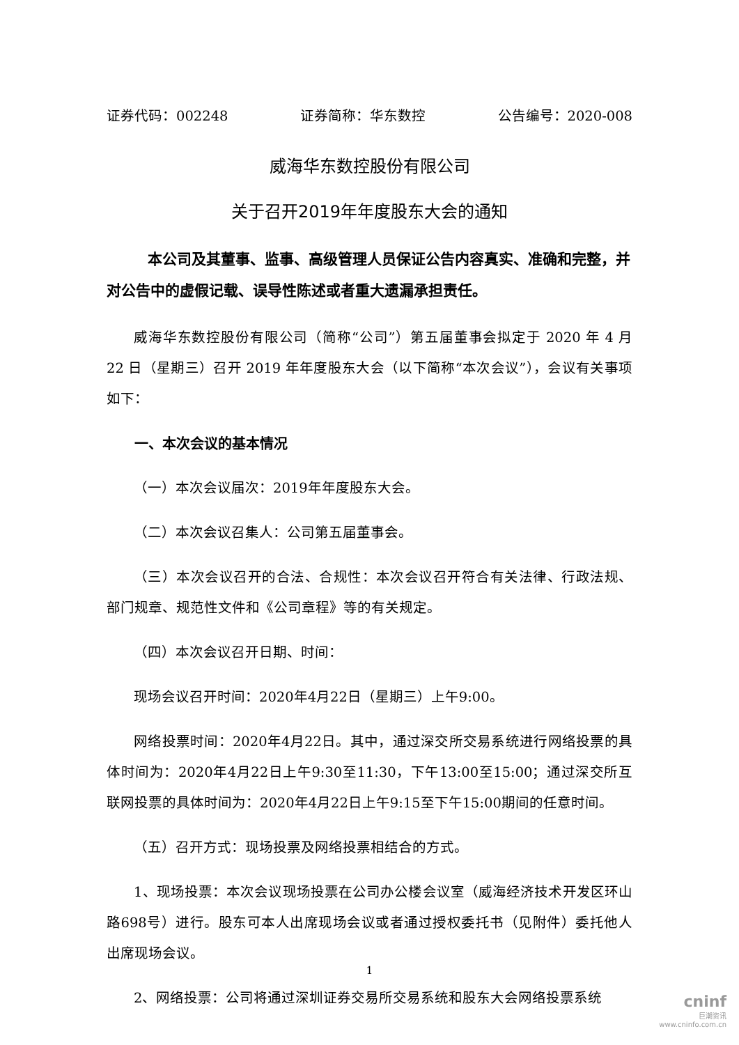证券代码：002248 证券简称：华东数控 公告编号：2020-008
威海华东数控股份有限公司
关于召开2019年年度股东大会的通知
本公司及其董事、监事、高级管理人员保证公告内容真实、准确和完整，并对公告中的虚假记载、误导性陈述或者重大遗漏承担责任。
威海华东数控股份有限公司（简称“公司”）第五届董事会拟定于 2020 年 4 月 22 日（星期三）召开 2019 年年度股东大会（以下简称“本次会议”），会议有关事项如下：
一、本次会议的基本情况
（一）本次会议届次：2019年年度股东大会。
（二）本次会议召集人：公司第五届董事会。
（三）本次会议召开的合法、合规性：本次会议召开符合有关法律、行政法规、部门规章、规范性文件和《公司章程》等的有关规定。
（四）本次会议召开日期、时间：
现场会议召开时间：2020年4月22日（星期三）上午9:00。
网络投票时间：2020年4月22日。其中，通过深交所交易系统进行网络投票的具体时间为：2020年4月22日上午9:30至11:30，下午13:00至15:00；通过深交所互联网投票的具体时间为：2020年4月22日上午9:15至下午15:00期间的任意时间。
（五）召开方式：现场投票及网络投票相结合的方式。
1、现场投票：本次会议现场投票在公司办公楼会议室（威海经济技术开发区环山路698号）进行。股东可本人出席现场会议或者通过授权委托书（见附件）委托他人出席现场会议。
2、网络投票：公司将通过深圳证券交易所交易系统和股东大会网络投票系统
1
cninf
巨潮资讯
www.cninfo.com.cn